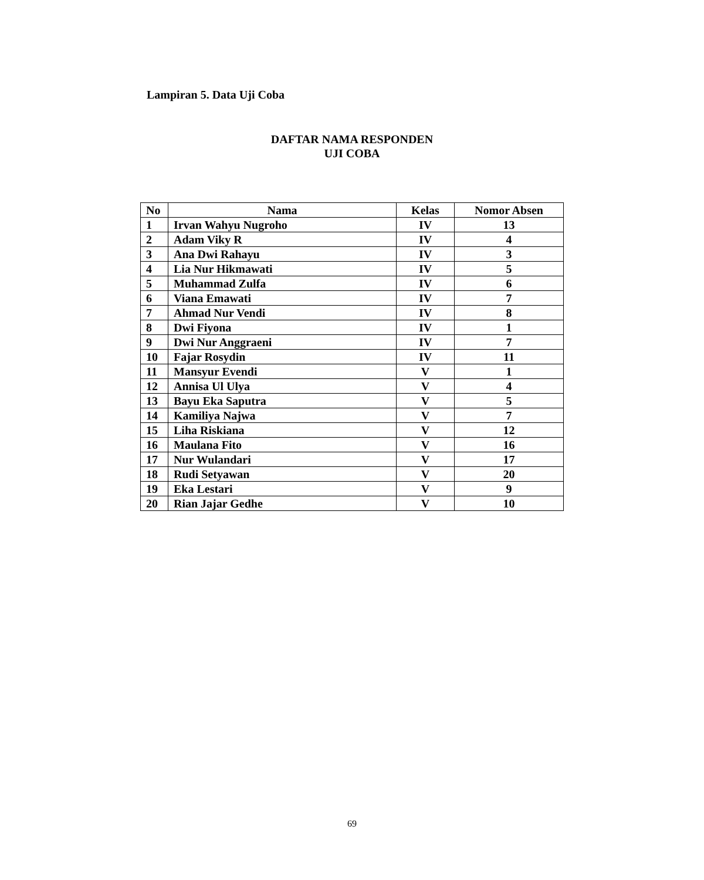Lampiran 5. Data Uji Coba
DAFTAR NAMA RESPONDEN
UJI COBA
| No | Nama | Kelas | Nomor Absen |
| --- | --- | --- | --- |
| 1 | Irvan Wahyu Nugroho | IV | 13 |
| 2 | Adam Viky R | IV | 4 |
| 3 | Ana Dwi Rahayu | IV | 3 |
| 4 | Lia Nur Hikmawati | IV | 5 |
| 5 | Muhammad Zulfa | IV | 6 |
| 6 | Viana Emawati | IV | 7 |
| 7 | Ahmad Nur Vendi | IV | 8 |
| 8 | Dwi Fiyona | IV | 1 |
| 9 | Dwi Nur Anggraeni | IV | 7 |
| 10 | Fajar Rosydin | IV | 11 |
| 11 | Mansyur Evendi | V | 1 |
| 12 | Annisa Ul Ulya | V | 4 |
| 13 | Bayu Eka Saputra | V | 5 |
| 14 | Kamiliya Najwa | V | 7 |
| 15 | Liha Riskiana | V | 12 |
| 16 | Maulana Fito | V | 16 |
| 17 | Nur Wulandari | V | 17 |
| 18 | Rudi Setyawan | V | 20 |
| 19 | Eka Lestari | V | 9 |
| 20 | Rian Jajar Gedhe | V | 10 |
69